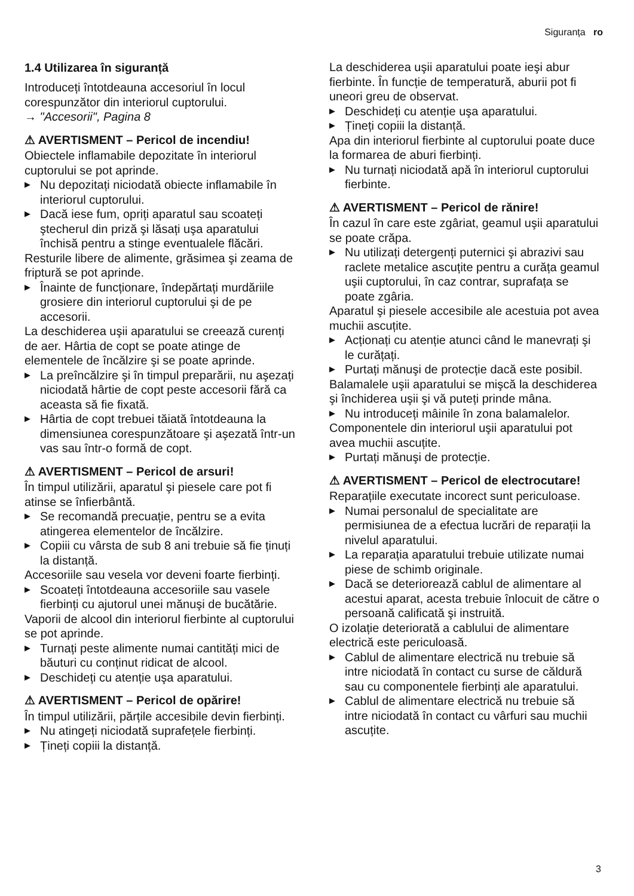Siguranța ro
1.4 Utilizarea în siguranță
Introduceți întotdeauna accesoriul în locul corespunzător din interiorul cuptorului.
→ "Accesorii", Pagina 8
⚠ AVERTISMENT – Pericol de incendiu!
Obiectele inflamabile depozitate în interiorul cuptorului se pot aprinde.
▶ Nu depozitați niciodată obiecte inflamabile în interiorul cuptorului.
▶ Dacă iese fum, opriți aparatul sau scoateți ştecherul din priză şi lăsați uşa aparatului închisă pentru a stinge eventualele flăcări.
Resturile libere de alimente, grăsimea şi zeama de friptură se pot aprinde.
▶ Înainte de funcționare, îndepărtați murdăriile grosiere din interiorul cuptorului şi de pe accesorii.
La deschiderea uşii aparatului se creează curenți de aer. Hârtia de copt se poate atinge de elementele de încălzire şi se poate aprinde.
▶ La preîncălzire şi în timpul preparării, nu aşezați niciodată hârtie de copt peste accesorii fără ca aceasta să fie fixată.
▶ Hârtia de copt trebuei tăiată întotdeauna la dimensiunea corespunzătoare şi aşezată într-un vas sau într-o formă de copt.
⚠ AVERTISMENT – Pericol de arsuri!
În timpul utilizării, aparatul şi piesele care pot fi atinse se înfierbântă.
▶ Se recomandă precuație, pentru se a evita atingerea elementelor de încălzire.
▶ Copiii cu vârsta de sub 8 ani trebuie să fie ținuți la distanță.
Accesoriile sau vesela vor deveni foarte fierbinți.
▶ Scoateți întotdeauna accesoriile sau vasele fierbinți cu ajutorul unei mănuşi de bucătărie.
Vaporii de alcool din interiorul fierbinte al cuptorului se pot aprinde.
▶ Turnați peste alimente numai cantități mici de băuturi cu conținut ridicat de alcool.
▶ Deschideți cu atenție uşa aparatului.
⚠ AVERTISMENT – Pericol de opărire!
În timpul utilizării, părțile accesibile devin fierbinți.
▶ Nu atingeți niciodată suprafețele fierbinți.
▶ Țineți copiii la distanță.
La deschiderea uşii aparatului poate ieşi abur fierbinte. În funcție de temperatură, aburii pot fi uneori greu de observat.
▶ Deschideți cu atenție uşa aparatului.
▶ Țineți copiii la distanță.
Apa din interiorul fierbinte al cuptorului poate duce la formarea de aburi fierbinți.
▶ Nu turnați niciodată apă în interiorul cuptorului fierbinte.
⚠ AVERTISMENT – Pericol de rănire!
În cazul în care este zgâriat, geamul uşii aparatului se poate crăpa.
▶ Nu utilizați detergenți puternici şi abrazivi sau raclete metalice ascuțite pentru a curăța geamul uşii cuptorului, în caz contrar, suprafața se poate zgâria.
Aparatul şi piesele accesibile ale acestuia pot avea muchii ascuțite.
▶ Acționați cu atenție atunci când le manevrați şi le curățați.
▶ Purtați mănuşi de protecție dacă este posibil.
Balamalele uşii aparatului se mişcă la deschiderea şi închiderea uşii şi vă puteți prinde mâna.
▶ Nu introduceți mâinile în zona balamalelor.
Componentele din interiorul uşii aparatului pot avea muchii ascuțite.
▶ Purtați mănuşi de protecție.
⚠ AVERTISMENT – Pericol de electrocutare!
Reparațiile executate incorect sunt periculoase.
▶ Numai personalul de specialitate are permisiunea de a efectua lucrări de reparații la nivelul aparatului.
▶ La reparația aparatului trebuie utilizate numai piese de schimb originale.
▶ Dacă se deteriorează cablul de alimentare al acestui aparat, acesta trebuie înlocuit de către o persoană calificată şi instruită.
O izolație deteriorată a cablului de alimentare electrică este periculoasă.
▶ Cablul de alimentare electrică nu trebuie să intre niciodată în contact cu surse de căldură sau cu componentele fierbinți ale aparatului.
▶ Cablul de alimentare electrică nu trebuie să intre niciodată în contact cu vârfuri sau muchii ascuțite.
3